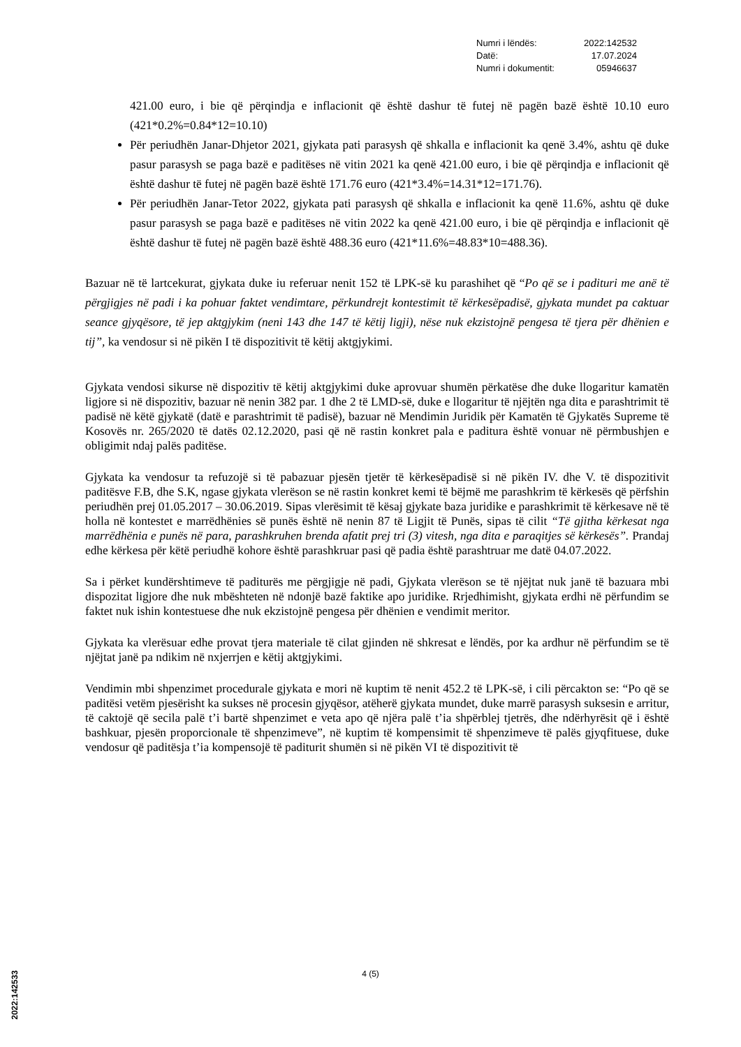| Numri i lëndës: | 2022:142532 |
| Datë: | 17.07.2024 |
| Numri i dokumentit: | 05946637 |
421.00 euro, i bie që përqindja e inflacionit që është dashur të futej në pagën bazë është 10.10 euro (421*0.2%=0.84*12=10.10)
Për periudhën Janar-Dhjetor 2021, gjykata pati parasysh që shkalla e inflacionit ka qenë 3.4%, ashtu që duke pasur parasysh se paga bazë e paditëses në vitin 2021 ka qenë 421.00 euro, i bie që përqindja e inflacionit që është dashur të futej në pagën bazë është 171.76 euro (421*3.4%=14.31*12=171.76).
Për periudhën Janar-Tetor 2022, gjykata pati parasysh që shkalla e inflacionit ka qenë 11.6%, ashtu që duke pasur parasysh se paga bazë e paditëses në vitin 2022 ka qenë 421.00 euro, i bie që përqindja e inflacionit që është dashur të futej në pagën bazë është 488.36 euro (421*11.6%=48.83*10=488.36).
Bazuar në të lartcekurat, gjykata duke iu referuar nenit 152 të LPK-së ku parashihet që “Po që se i padituri me anë të përgjigjes në padi i ka pohuar faktet vendimtare, përkundrejt kontestimit të kërkesëpadisë, gjykata mundet pa caktuar seance gjyqësore, të jep aktgjykim (neni 143 dhe 147 të këtij ligji), nëse nuk ekzistojnë pengesa të tjera për dhënien e tij”, ka vendosur si në pikën I të dispozitivit të këtij aktgjykimi.
Gjykata vendosi sikurse në dispozitiv të këtij aktgjykimi duke aprovuar shumën përkatëse dhe duke llogaritur kamatën ligjore si në dispozitiv, bazuar në nenin 382 par. 1 dhe 2 të LMD-së, duke e llogaritur të njëjtën nga dita e parashtrimit të padisë në këtë gjykatë (datë e parashtrimit të padisë), bazuar në Mendimin Juridik për Kamatën të Gjykatës Supreme të Kosovës nr. 265/2020 të datës 02.12.2020, pasi që në rastin konkret pala e paditura është vonuar në përmbushjen e obligimit ndaj palës paditëse.
Gjykata ka vendosur ta refuzojë si të pabazuar pjesën tjetër të kërkesëpadisë si në pikën IV. dhe V. të dispozitivit paditësve F.B, dhe S.K, ngase gjykata vlerëson se në rastin konkret kemi të bëjmë me parashkrim të kërkesës që përfshin periudhën prej 01.05.2017 – 30.06.2019. Sipas vlerësimit të kësaj gjykate baza juridike e parashkrimit të kërkesave në të holla në kontestet e marrëdhënies së punës është në nenin 87 të Ligjit të Punës, sipas të cilit “Të gjitha kërkesat nga marrëdhënia e punës në para, parashkruhen brenda afatit prej tri (3) vitesh, nga dita e paraqitjes së kërkesës”. Prandaj edhe kërkesa për këtë periudhë kohore është parashkruar pasi që padia është parashtruar me datë 04.07.2022.
Sa i përket kundërshtimeve të paditurës me përgjigje në padi, Gjykata vlerëson se të njëjtat nuk janë të bazuara mbi dispozitat ligjore dhe nuk mbështeten në ndonjë bazë faktike apo juridike. Rrjedhimisht, gjykata erdhi në përfundim se faktet nuk ishin kontestuese dhe nuk ekzistojnë pengesa për dhënien e vendimit meritor.
Gjykata ka vlerësuar edhe provat tjera materiale të cilat gjinden në shkresat e lëndës, por ka ardhur në përfundim se të njëjtat janë pa ndikim në nxjerrjen e këtij aktgjykimi.
Vendimin mbi shpenzimet procedurale gjykata e mori në kuptim të nenit 452.2 të LPK-së, i cili përcakton se: “Po që se paditësi vetëm pjesërisht ka sukses në procesin gjyqësor, atëherë gjykata mundet, duke marrë parasysh suksesin e arritur, të caktojë që secila palë t’i bartë shpenzimet e veta apo që njëra palë t’ia shpërblej tjetrës, dhe ndërhyrësit që i është bashkuar, pjesën proporcionale të shpenzimeve”, në kuptim të kompensimit të shpenzimeve të palës gjyqfituese, duke vendosur që paditësja t’ia kompensojë të paditurit shumën si në pikën VI të dispozitivit të
4 (5)
2022:142533